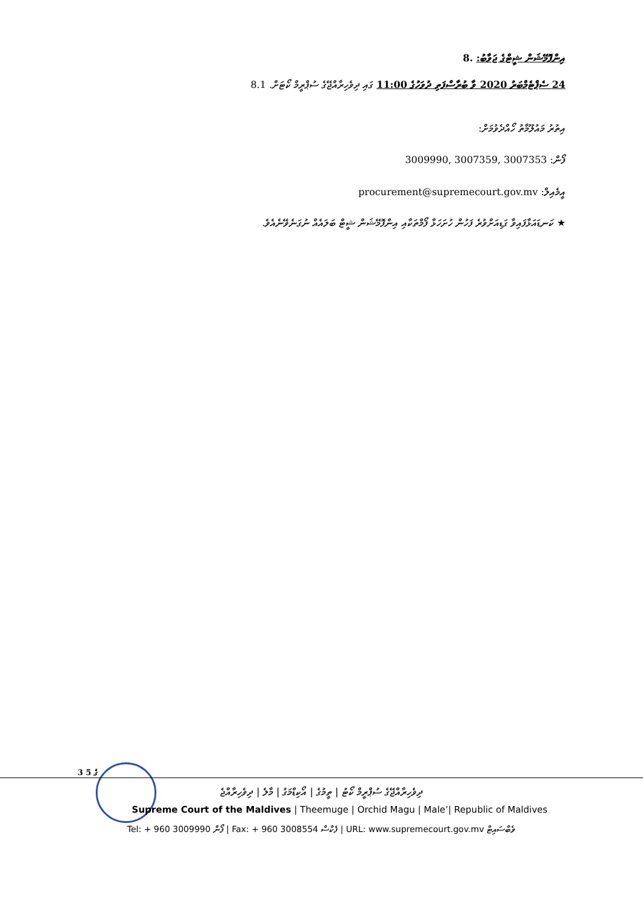އިންފޮމޭޝަން ޝީޓްގެ ޖަވާބު: .8
24 ސެޕްޓެމްބަރު 2020 ވާ ބުރާސްފަތި ދުވަހުގެ 11:00 ގައި ދިވެހިރާއްޖޭގެ ސުޕްރީމް ކޯޓަށް. 8.1
އިތުރު މައުލޫމާތު ހޯއްދެވުމަށް:
ފޯން: 3009990, 3007359, 3007353
އީމެއިލް: procurement@supremecourt.gov.mv
★ ކަނޑައަޅާފައިވާ ގަޑިއަށްވުރެ ފަހުން ހުށަހަޅާ ފޯމްތަކާއި އިންފޮމޭޝަން ޝީޓް ބަލައެއް ނުގަނެވޭނެއެވެ.
3 ގެ 5
ދިވެހިރާއްޖޭގެ ސުޕްރީމް ކޯޓު | ތީމުގެ | އޯކިޑްމަގު | މާލެ | ދިވެހިރާއްޖެ
Supreme Court of the Maldives | Theemuge | Orchid Magu | Male’| Republic of Maldives
Tel: + 960 3009990 ފޯން | Fax: + 960 3008554 ފެކްސް | URL: www.supremecourt.gov.mv ވެބްސައިޓް